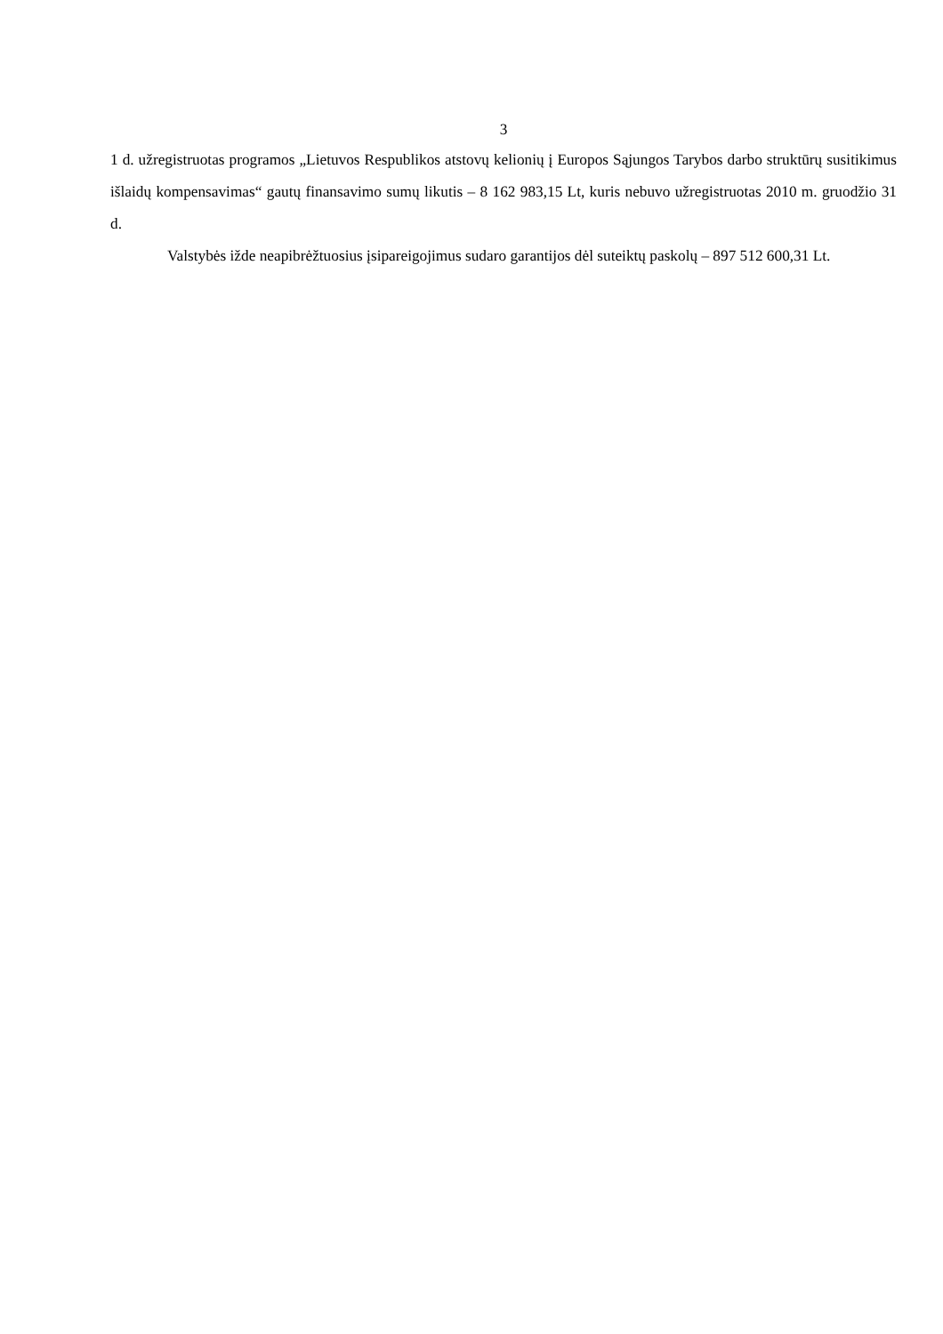3
1 d. užregistruotas programos „Lietuvos Respublikos atstovų kelionių į Europos Sąjungos Tarybos darbo struktūrų susitikimus išlaidų kompensavimas“ gautų finansavimo sumų likutis – 8 162 983,15 Lt, kuris nebuvo užregistruotas 2010 m. gruodžio 31 d.
Valstybės ižde neapibrėžtuosius įsipareigojimus sudaro garantijos dėl suteiktų paskolų – 897 512 600,31 Lt.